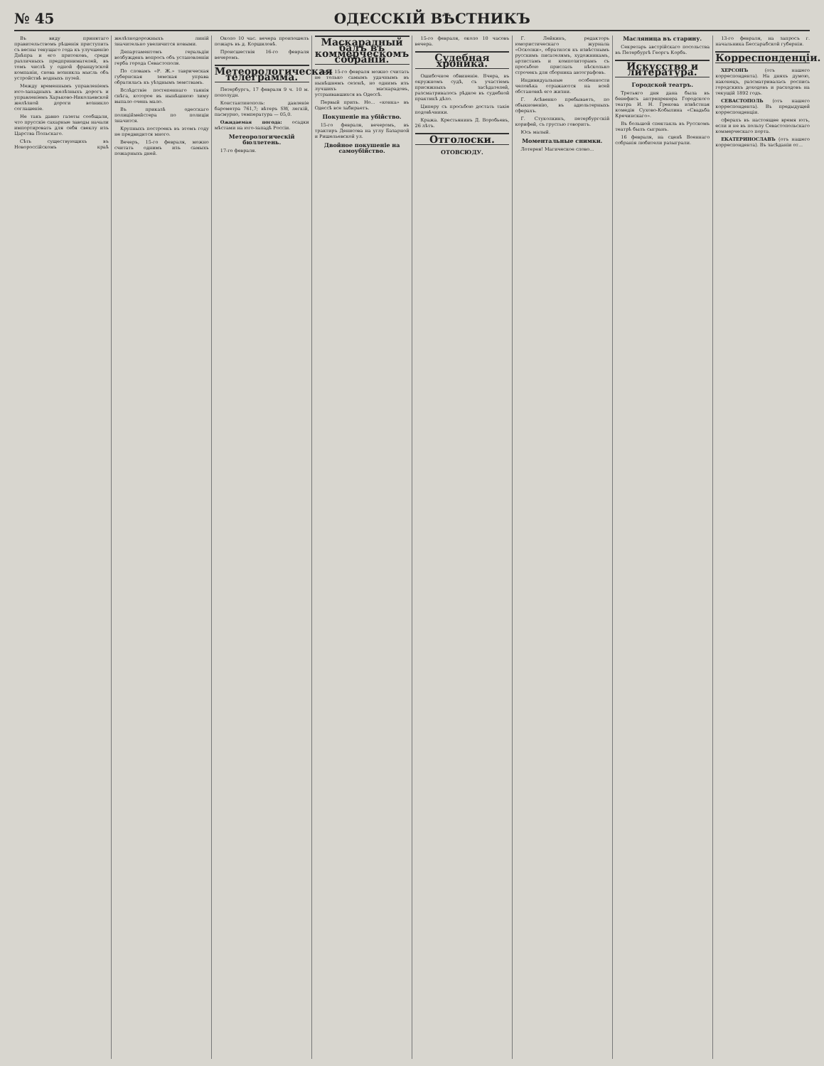№ 45 ОДЕССКІЙ ВѢСТНИКЪ
Въ виду принятаго правительствомъ рѣшенія приступить съ весны текущаго года къ улучшенію Днѣпра и его притоковъ, среди различныхъ предпринимателей, въ томъ числѣ у одной французской компаніи, снова возникла мысль объ устройствѣ водныхъ путей.
Между временнымъ управленіемъ юго-западныхъ желѣзныхъ дорогъ и управленіемъ Харьково-Николаевской желѣзной дороги возникло соглашеніе.
Не такъ давно газеты сообщали, что прусскіе сахарные заводы начали импортировать для себя свеклу изъ Царства Польскаго.
Сѣть существующихъ въ Новороссійскомъ краѣ желѣзнодорожныхъ линій значительно увеличится новыми.
Департаментомъ геральдіи возбужденъ вопросъ объ установленіи герба города Севастополя.
По словамъ «Р. Ж.» таврическая губернская земская управа обратилась къ уѣзднымъ земствамъ.
Вслѣдствіе постепеннаго таянія снѣга, которое въ нынѣшнюю зиму выпало очень мало.
Въ приказѣ одесскаго полиціймейстера по полиціи значится.
Крупныхъ построекъ въ этомъ году не предвидится много.
Вечеръ, 15-го февраля, можно считать однимъ изъ самыхъ пожарныхъ дней.
Около 10 час. вечера произошелъ пожаръ въ д. Коршиловѣ.
Происшествія 16-го февраля вечеромъ.
Метеорологическая телеграмма.
Петербургъ, 17 февраля 9 ч. 10 м. пополудн.
Константинополь: давленіе барометра 761,7; вѣтеръ SW, легкій, пасмурно, температура — 05,0.
Ожидаемая погода: осадки мѣстами на юго-западѣ Россіи.
Метеорологическій бюллетень.
17-го февраля.
Маскарадный балъ въ коммерческомъ собраніи.
Балъ 15-го февраля можно считать не только самымъ удачнымъ въ нынѣшнемъ сезонѣ, но однимъ изъ лучшихъ маскарадовъ, устраивавшихся въ Одессѣ.
Первый призъ. Но... «конка» въ Одессѣ все забираетъ.
Покушеніе на убійство.
15-го февраля, вечеромъ, въ трактиръ Денисова на углу Базарной и Ришельевской ул.
Двойное покушеніе на самоубійство.
15-го февраля, около 10 часовъ вечера.
Судебная хроника.
Ошибочное обвиненіе. Вчера, въ окружномъ судѣ, съ участіемъ присяжныхъ засѣдателей, разсматривалось рѣдкое въ судебной практикѣ дѣло.
Циперу съ просьбою достать такіе подовѣчники.
Кража. Крестьянинъ Д. Воробьевъ, 26 лѣтъ.
Отголоски.
ОТОВСЮДУ.
Г. Лейкинъ, редакторъ юмористическаго журнала «Осколки», обратился къ извѣстнымъ русскимъ писателямъ, художникамъ, артистамъ и композиторамъ съ просьбою прислать нѣсколько строчекъ для сборника автографовъ.
Индивидуальные особенности человѣка отражаются на всей обстановкѣ его жизни.
Г. Асѣвенко пребываетъ, по обыкновенію, въ адюльтерныхъ сферахъ.
Г. Стуколкинъ, петербургскій корифей, съ грустью говоритъ.
Юсь малый.
Моментальные снимки.
Лотерея! Магическое слово...
Масляница въ старину.
Секретарь австрійскаго посольства въ Петербургѣ Георгъ Корбъ.
Искусство и литература.
Городской театръ.
Третьяго дня дана была въ бенефисъ антрепренера Городского театра И. Н. Грекова извѣстная комедія Сухово-Кобылина «Свадьба Кречинскаго».
Въ большой спектакль въ Русскомъ театрѣ былъ сыгранъ.
16 февраля, на сценѣ Военнаго собранія любители разыграли.
13-го февраля, на запросъ г. начальника Бессарабской губерніи.
Корреспонденціи.
ХЕРСОНЪ (отъ нашего корреспондента). На дняхъ думою, наконецъ, разсматривалась роспись городскихъ доходовъ и расходовъ на текущій 1892 годъ.
СЕВАСТОПОЛЬ (отъ нашего корреспондента). Въ предыдущей корреспонденціи.
сферахъ въ настоящее время ютъ, если и не въ пользу Севастопольскаго коммерческаго порта.
ЕКАТЕРИНОСЛАВЪ (отъ нашего корреспондента). Въ засѣданіи от...